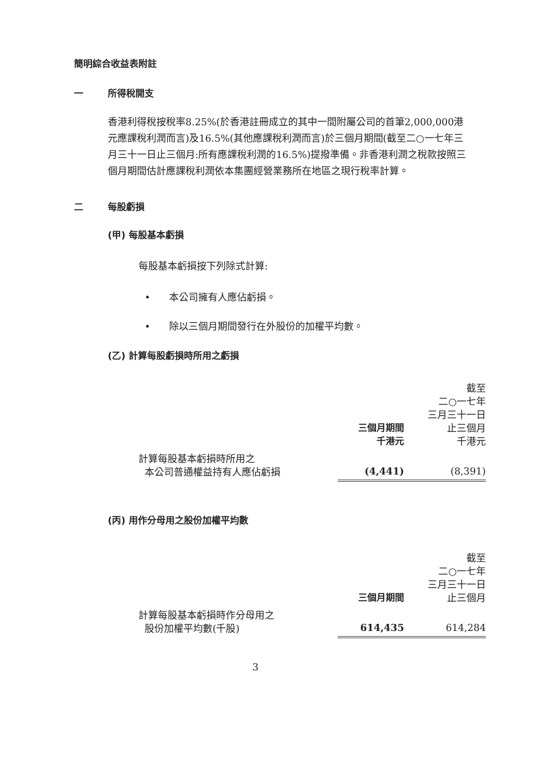簡明綜合收益表附註
一 所得稅開支
香港利得稅按稅率8.25%(於香港註冊成立的其中一間附屬公司的首筆2,000,000港元應課稅利潤而言)及16.5%(其他應課稅利潤而言)於三個月期間(截至二○一七年三月三十一日止三個月:所有應課稅利潤的16.5%)提撥準備。非香港利潤之稅款按照三個月期間估計應課稅利潤依本集團經營業務所在地區之現行稅率計算。
二 每股虧損
(甲) 每股基本虧損
每股基本虧損按下列除式計算:
• 本公司擁有人應佔虧損。
• 除以三個月期間發行在外股份的加權平均數。
(乙) 計算每股虧損時所用之虧損
| | 三個月期間 千港元 | 截至 二○一七年 三月三十一日 止三個月 千港元 |
| 計算每股基本虧損時所用之 本公司普通權益持有人應佔虧損 | (4,441) | (8,391) |
(丙) 用作分母用之股份加權平均數
| | 三個月期間 | 截至 二○一七年 三月三十一日 止三個月 |
| 計算每股基本虧損時作分母用之 股份加權平均數(千股) | 614,435 | 614,284 |
3